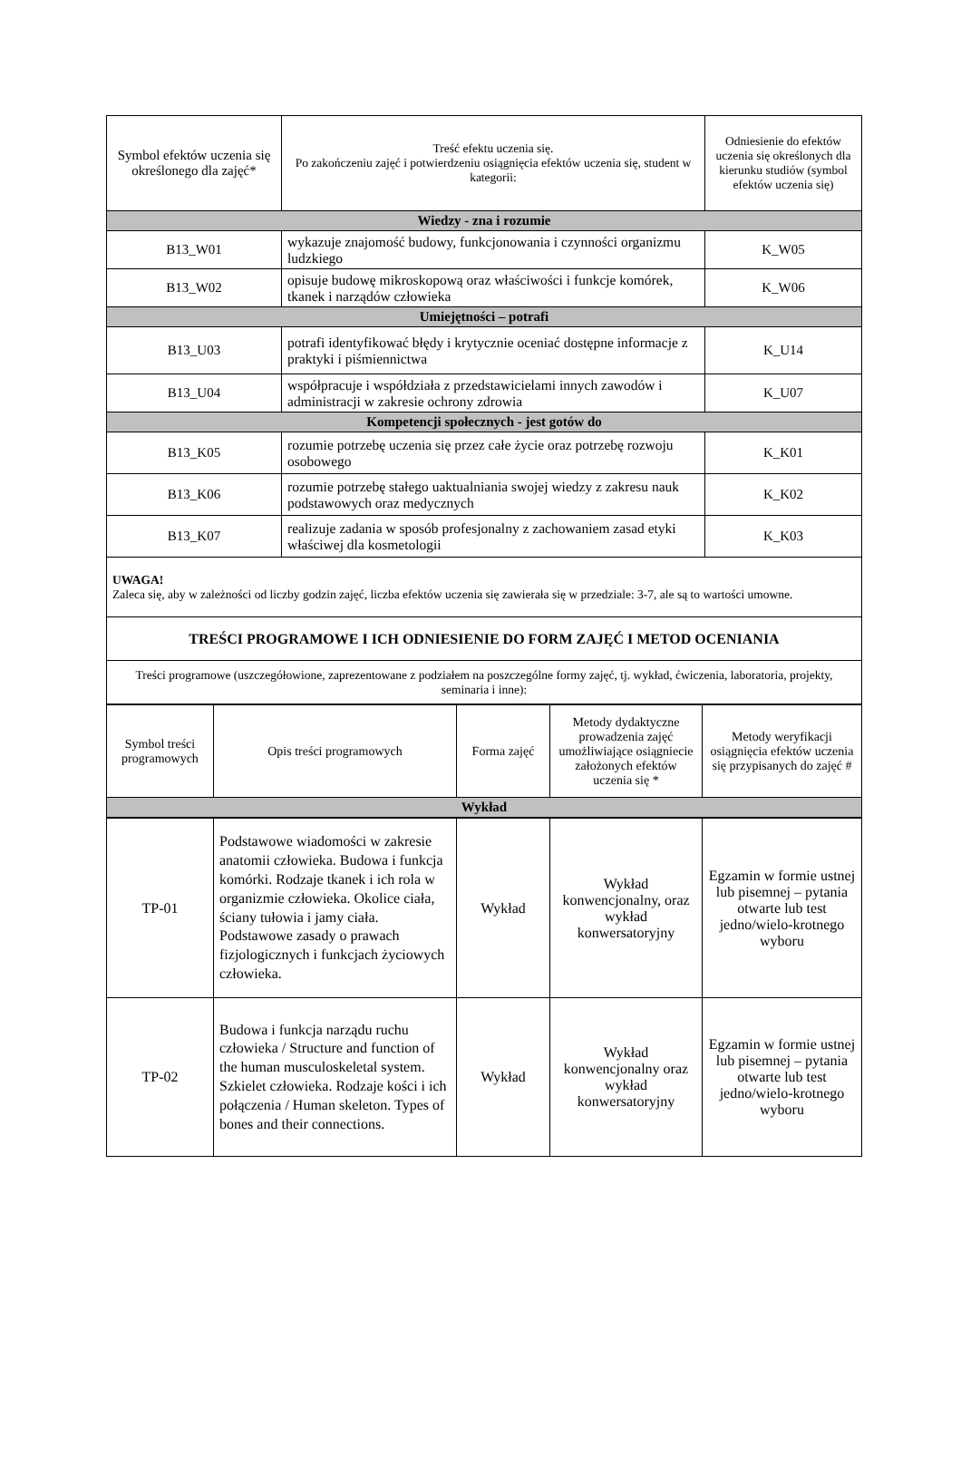| Symbol efektów uczenia się określonego dla zajęć* | Treść efektu uczenia się. Po zakończeniu zajęć i potwierdzeniu osiągnięcia efektów uczenia się, student w kategorii: | Odniesienie do efektów uczenia się określonych dla kierunku studiów (symbol efektów uczenia się) |
| Wiedzy - zna i rozumie | | |
| B13_W01 | wykazuje znajomość budowy, funkcjonowania i czynności organizmu ludzkiego | K_W05 |
| B13_W02 | opisuje budowę mikroskopową oraz właściwości i funkcje komórek, tkanek i narządów człowieka | K_W06 |
| Umiejętności – potrafi | | |
| B13_U03 | potrafi identyfikować błędy i krytycznie oceniać dostępne informacje z praktyki i piśmiennictwa | K_U14 |
| B13_U04 | współpracuje i współdziała z przedstawicielami innych zawodów i administracji w zakresie ochrony zdrowia | K_U07 |
| Kompetencji społecznych - jest gotów do | | |
| B13_K05 | rozumie potrzebę uczenia się przez całe życie oraz potrzebę rozwoju osobowego | K_K01 |
| B13_K06 | rozumie potrzebę stałego uaktualniania swojej wiedzy z zakresu nauk podstawowych oraz medycznych | K_K02 |
| B13_K07 | realizuje zadania w sposób profesjonalny z zachowaniem zasad etyki właściwej dla kosmetologii | K_K03 |
| UWAGA! Zaleca się, aby w zależności od liczby godzin zajęć, liczba efektów uczenia się zawierała się w przedziale: 3-7, ale są to wartości umowne. | | |
| TREŚCI PROGRAMOWE I ICH ODNIESIENIE DO FORM ZAJĘĆ I METOD OCENIANIA | | |
| Treści programowe (uszczegółowione, zaprezentowane z podziałem na poszczególne formy zajęć, tj. wykład, ćwiczenia, laboratoria, projekty, seminaria i inne): | | |
| Symbol treści programowych | Opis treści programowych | Forma zajęć | Metody dydaktyczne prowadzenia zajęć umożliwiające osiągniecie założonych efektów uczenia się * | Metody weryfikacji osiągnięcia efektów uczenia się przypisanych do zajęć # |
| Wykład | | | | |
| TP-01 | Podstawowe wiadomości w zakresie anatomii człowieka. Budowa i funkcja komórki. Rodzaje tkanek i ich rola w organizmie człowieka. Okolice ciała, ściany tułowia i jamy ciała. Podstawowe zasady o prawach fizjologicznych i funkcjach życiowych człowieka. | Wykład | Wykład konwencjonalny, oraz wykład konwersatoryjny | Egzamin w formie ustnej lub pisemnej – pytania otwarte lub test jedno/wielo-krotnego wyboru |
| TP-02 | Budowa i funkcja narządu ruchu człowieka / Structure and function of the human musculoskeletal system. Szkielet człowieka. Rodzaje kości i ich połączenia / Human skeleton. Types of bones and their connections. | Wykład | Wykład konwencjonalny oraz wykład konwersatoryjny | Egzamin w formie ustnej lub pisemnej – pytania otwarte lub test jedno/wielo-krotnego wyboru |